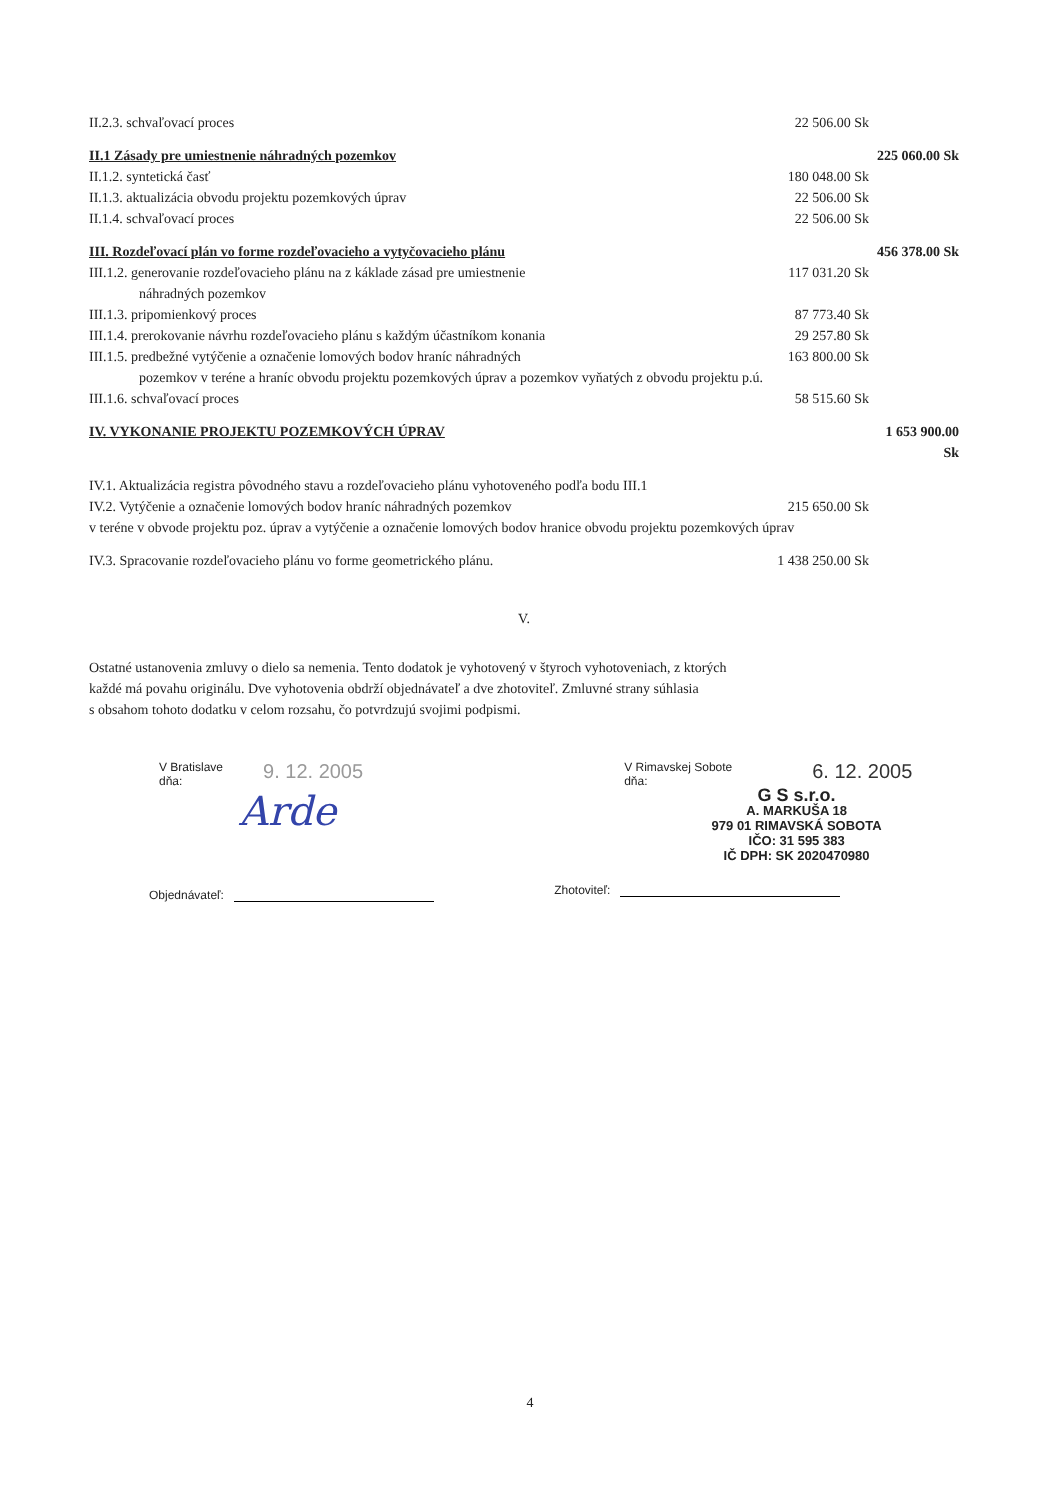II.2.3. schvaľovací proces 22 506.00 Sk
II.1 Zásady pre umiestnenie náhradných pozemkov 225 060.00 Sk
II.1.2. syntetická časť 180 048.00 Sk
II.1.3. aktualizácia obvodu projektu pozemkových úprav 22 506.00 Sk
II.1.4. schvaľovací proces 22 506.00 Sk
III. Rozdeľovací plán vo forme rozdeľovacieho a vytyčovacieho plánu 456 378.00 Sk
III.1.2. generovanie rozdeľovacieho plánu na z káklade zásad pre umiestnenie
náhradných pozemkov 117 031.20 Sk
III.1.3. pripomienkový proces 87 773.40 Sk
III.1.4. prerokovanie návrhu rozdeľovacieho plánu s každým účastníkom konania 29 257.80 Sk
III.1.5. predbežné vytýčenie a označenie lomových bodov hraníc náhradných 163 800.00 Sk
pozemkov v teréne a hraníc obvodu projektu pozemkových úprav a pozemkov vyňatých z obvodu projektu p.ú.
III.1.6. schvaľovací proces 58 515.60 Sk
IV. VYKONANIE PROJEKTU POZEMKOVÝCH ÚPRAV 1 653 900.00 Sk
IV.1. Aktualizácia registra pôvodného stavu a rozdeľovacieho plánu vyhotoveného podľa bodu III.1
IV.2. Vytýčenie a označenie lomových bodov hraníc náhradných pozemkov 215 650.00 Sk
v teréne v obvode projektu poz. úprav a vytýčenie a označenie lomových bodov hranice obvodu projektu pozemkových úprav
IV.3. Spracovanie rozdeľovacieho plánu vo forme geometrického plánu. 1 438 250.00 Sk
V.
Ostatné ustanovenia zmluvy o dielo sa nemenia. Tento dodatok je vyhotovený v štyroch vyhotoveniach, z ktorých
každé má povahu originálu. Dve vyhotovenia obdrží objednávateľ a dve zhotoviteľ. Zmluvné strany súhlasia
s obsahom tohoto dodatku v celom rozsahu, čo potvrdzujú svojimi podpismi.
V Bratislave
dňa:
9. 12. 2005
Arde
Objednávateľ:
V Rimavskej Sobote
dňa:
6. 12. 2005
G S s.r.o.
A. MARKUŠA 18
979 01 RIMAVSKÁ SOBOTA
IČO: 31 595 383
IČ DPH: SK 2020470980
Zhotoviteľ:
4